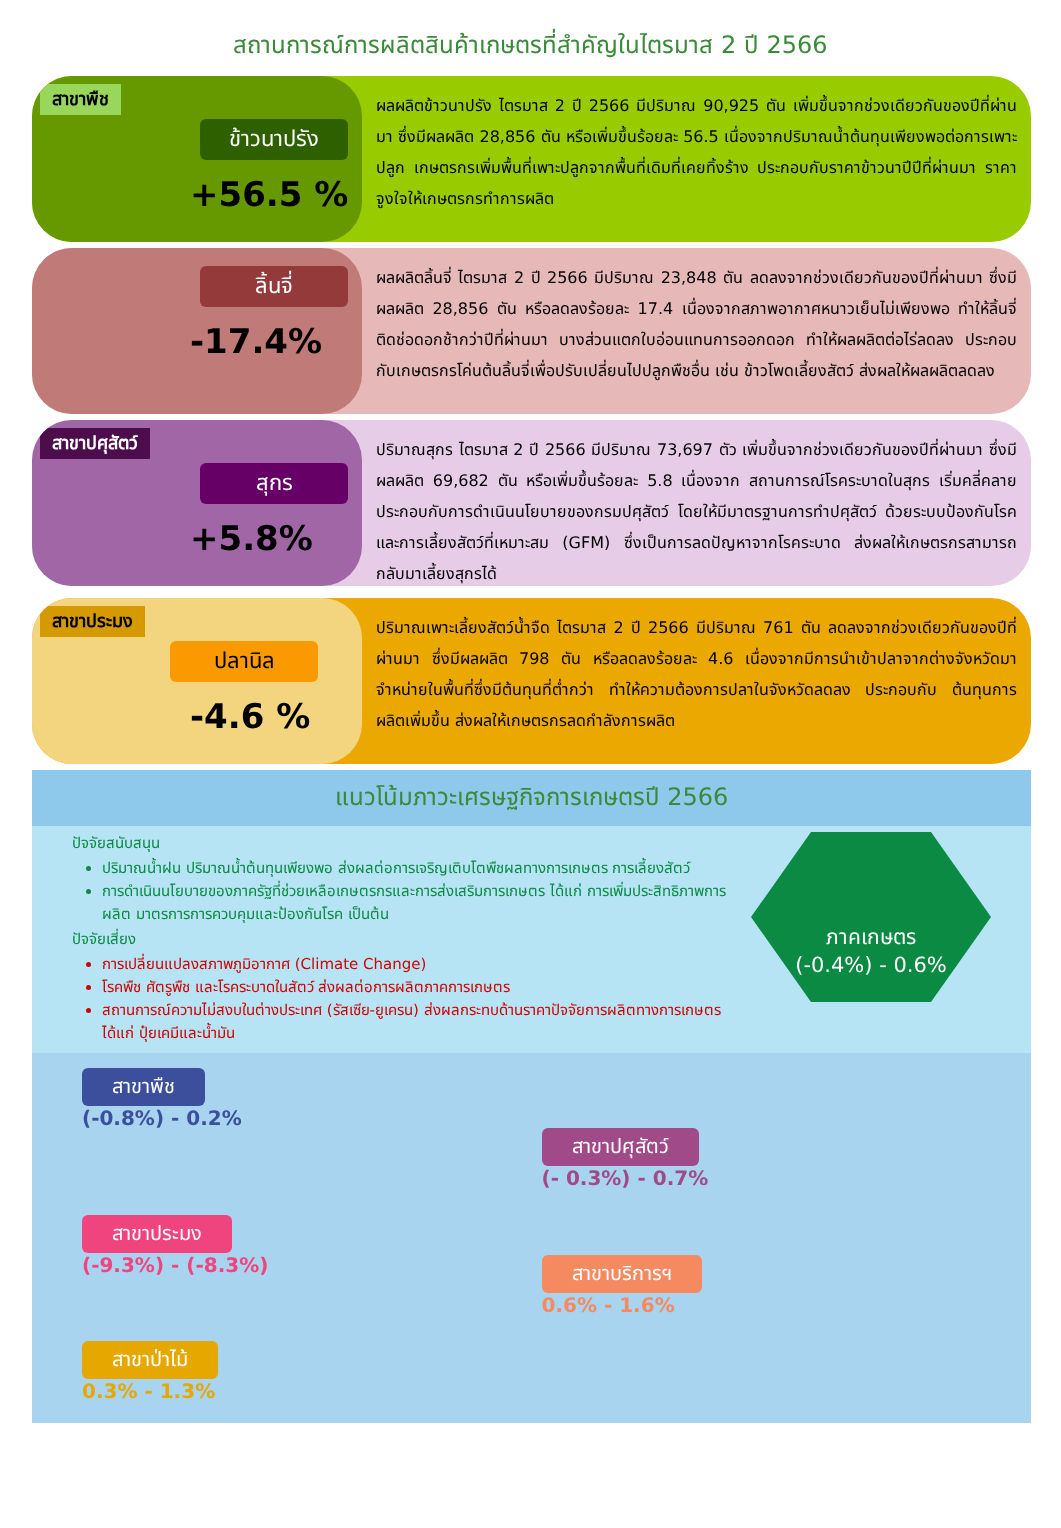สถานการณ์การผลิตสินค้าเกษตรที่สำคัญในไตรมาส 2 ปี 2566
สาขาพืช
ข้าวนาปรัง
+56.5 %
ผลผลิตข้าวนาปรัง ไตรมาส 2 ปี 2566 มีปริมาณ 90,925 ตัน เพิ่มขึ้นจากช่วงเดียวกันของปีที่ผ่านมา ซึ่งมีผลผลิต 28,856 ตัน หรือเพิ่มขึ้นร้อยละ 56.5 เนื่องจากปริมาณน้ำต้นทุนเพียงพอต่อการเพาะปลูก เกษตรกรเพิ่มพื้นที่เพาะปลูกจากพื้นที่เดิมที่เคยทิ้งร้าง ประกอบกับราคาข้าวนาปีปีที่ผ่านมา ราคาจูงใจให้เกษตรกรทำการผลิต
ลิ้นจี่
-17.4%
ผลผลิตลิ้นจี่ ไตรมาส 2 ปี 2566 มีปริมาณ 23,848 ตัน ลดลงจากช่วงเดียวกันของปีที่ผ่านมา ซึ่งมีผลผลิต 28,856 ตัน หรือลดลงร้อยละ 17.4 เนื่องจากสภาพอากาศหนาวเย็นไม่เพียงพอ ทำให้ลิ้นจี่ติดช่อดอกช้ากว่าปีที่ผ่านมา บางส่วนแตกใบอ่อนแทนการออกดอก ทำให้ผลผลิตต่อไร่ลดลง ประกอบกับเกษตรกรโค่นต้นลิ้นจี่เพื่อปรับเปลี่ยนไปปลูกพืชอื่น เช่น ข้าวโพดเลี้ยงสัตว์ ส่งผลให้ผลผลิตลดลง
สาขาปศุสัตว์
สุกร
+5.8%
ปริมาณสุกร ไตรมาส 2 ปี 2566 มีปริมาณ 73,697 ตัว เพิ่มขึ้นจากช่วงเดียวกันของปีที่ผ่านมา ซึ่งมีผลผลิต 69,682 ตัน หรือเพิ่มขึ้นร้อยละ 5.8 เนื่องจาก สถานการณ์โรคระบาดในสุกร เริ่มคลี่คลาย ประกอบกับการดำเนินนโยบายของกรมปศุสัตว์ โดยให้มีมาตรฐานการทำปศุสัตว์ ด้วยระบบป้องกันโรคและการเลี้ยงสัตว์ที่เหมาะสม (GFM) ซึ่งเป็นการลดปัญหาจากโรคระบาด ส่งผลให้เกษตรกรสามารถกลับมาเลี้ยงสุกรได้
สาขาประมง
ปลานิล
-4.6 %
ปริมาณเพาะเลี้ยงสัตว์น้ำจืด ไตรมาส 2 ปี 2566 มีปริมาณ 761 ตัน ลดลงจากช่วงเดียวกันของปีที่ผ่านมา ซึ่งมีผลผลิต 798 ตัน หรือลดลงร้อยละ 4.6 เนื่องจากมีการนำเข้าปลาจากต่างจังหวัดมาจำหน่ายในพื้นที่ซึ่งมีต้นทุนที่ต่ำกว่า ทำให้ความต้องการปลาในจังหวัดลดลง ประกอบกับ ต้นทุนการผลิตเพิ่มขึ้น ส่งผลให้เกษตรกรลดกำลังการผลิต
แนวโน้มภาวะเศรษฐกิจการเกษตรปี 2566
ปัจจัยสนับสนุน
ปริมาณน้ำฝน ปริมาณน้ำต้นทุนเพียงพอ ส่งผลต่อการเจริญเติบโตพืชผลทางการเกษตร การเลี้ยงสัตว์
การดำเนินนโยบายของภาครัฐที่ช่วยเหลือเกษตรกรและการส่งเสริมการเกษตร ได้แก่ การเพิ่มประสิทธิภาพการผลิต มาตรการการควบคุมและป้องกันโรค เป็นต้น
ปัจจัยเสี่ยง
การเปลี่ยนแปลงสภาพภูมิอากาศ (Climate Change)
โรคพืช ศัตรูพืช และโรคระบาดในสัตว์ ส่งผลต่อการผลิตภาคการเกษตร
สถานการณ์ความไม่สงบในต่างประเทศ (รัสเซีย-ยูเครน) ส่งผลกระทบด้านราคาปัจจัยการผลิตทางการเกษตร ได้แก่ ปุ๋ยเคมีและน้ำมัน
ภาคเกษตร
(-0.4%) - 0.6%
สาขาพืช
(-0.8%) - 0.2%
สาขาปศุสัตว์
(- 0.3%) - 0.7%
สาขาประมง
(-9.3%) - (-8.3%)
สาขาบริการฯ
0.6% - 1.6%
สาขาป่าไม้
0.3% - 1.3%